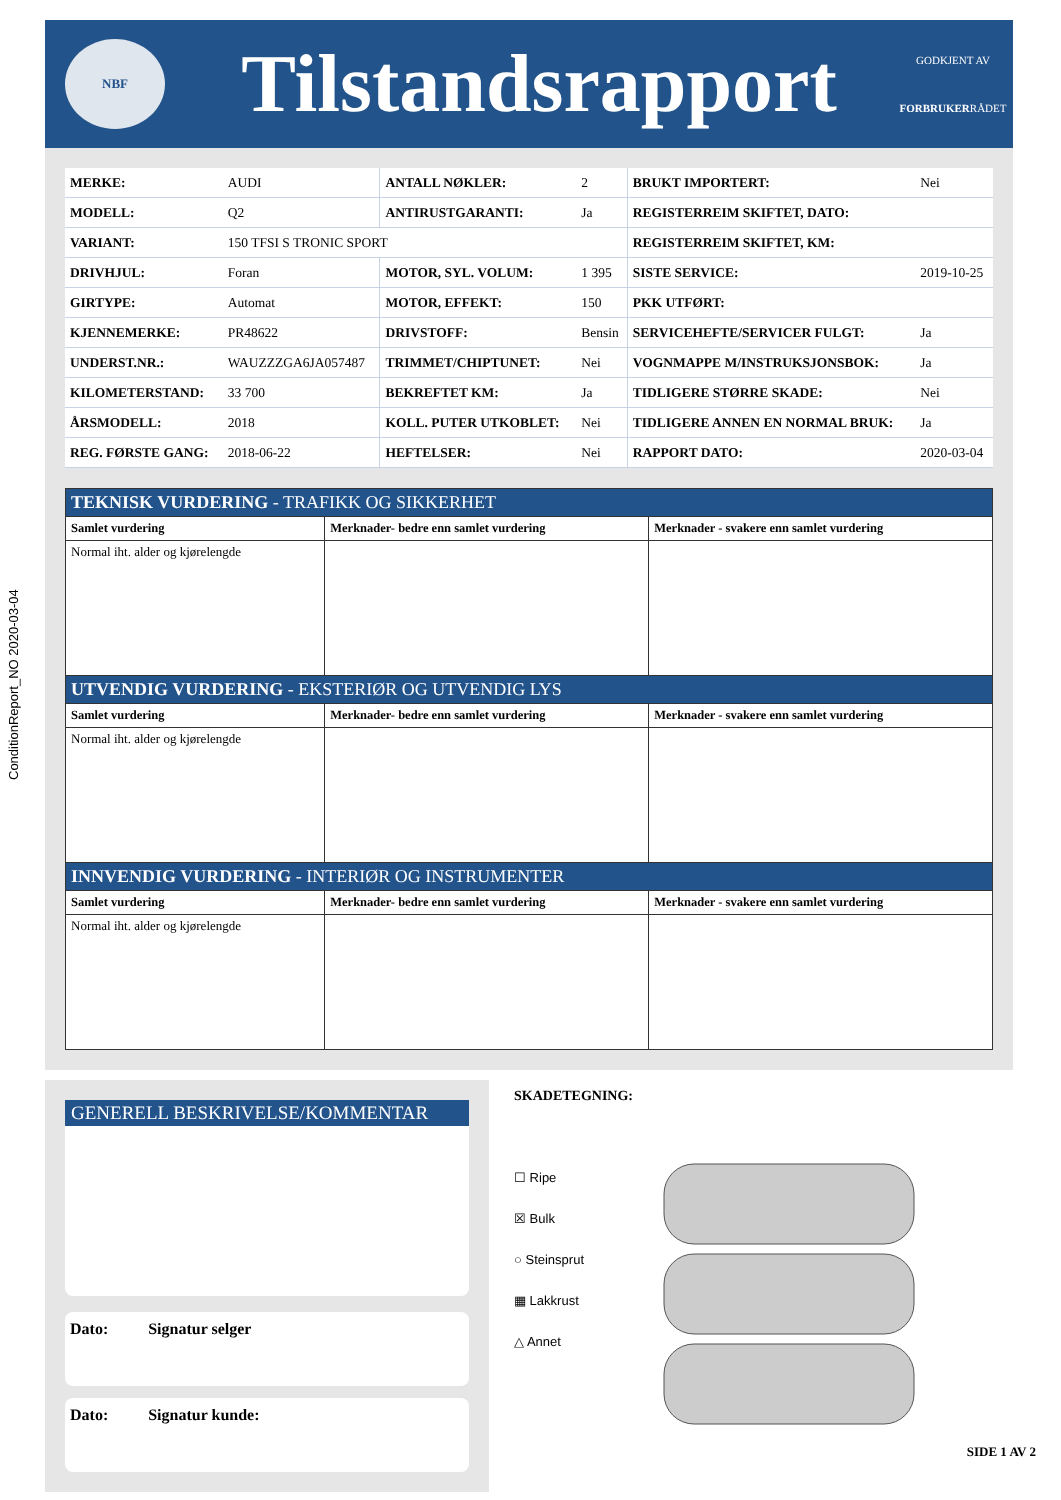ConditionReport_NO 2020-03-04
NBF
Tilstandsrapport
GODKJENT AV
FORBRUKERRÅDET
| MERKE: | AUDI | ANTALL NØKLER: | 2 | BRUKT IMPORTERT: | Nei |
| MODELL: | Q2 | ANTIRUSTGARANTI: | Ja | REGISTERREIM SKIFTET, DATO: | |
| VARIANT: | 150 TFSI S TRONIC SPORT | | | REGISTERREIM SKIFTET, KM: | |
| DRIVHJUL: | Foran | MOTOR, SYL. VOLUM: | 1 395 | SISTE SERVICE: | 2019-10-25 |
| GIRTYPE: | Automat | MOTOR, EFFEKT: | 150 | PKK UTFØRT: | |
| KJENNEMERKE: | PR48622 | DRIVSTOFF: | Bensin | SERVICEHEFTE/SERVICER FULGT: | Ja |
| UNDERST.NR.: | WAUZZZGA6JA057487 | TRIMMET/CHIPTUNET: | Nei | VOGNMAPPE M/INSTRUKSJONSBOK: | Ja |
| KILOMETERSTAND: | 33 700 | BEKREFTET KM: | Ja | TIDLIGERE STØRRE SKADE: | Nei |
| ÅRSMODELL: | 2018 | KOLL. PUTER UTKOBLET: | Nei | TIDLIGERE ANNEN EN NORMAL BRUK: | Ja |
| REG. FØRSTE GANG: | 2018-06-22 | HEFTELSER: | Nei | RAPPORT DATO: | 2020-03-04 |
| TEKNISK VURDERING - TRAFIKK OG SIKKERHET | | |
| Samlet vurdering | Merknader- bedre enn samlet vurdering | Merknader - svakere enn samlet vurdering |
| Normal iht. alder og kjørelengde | | |
| UTVENDIG VURDERING - EKSTERIØR OG UTVENDIG LYS | | |
| Samlet vurdering | Merknader- bedre enn samlet vurdering | Merknader - svakere enn samlet vurdering |
| Normal iht. alder og kjørelengde | | |
| INNVENDIG VURDERING - INTERIØR OG INSTRUMENTER | | |
| Samlet vurdering | Merknader- bedre enn samlet vurdering | Merknader - svakere enn samlet vurdering |
| Normal iht. alder og kjørelengde | | |
GENERELL BESKRIVELSE/KOMMENTAR
Dato: Signatur selger
Dato: Signatur kunde:
SKADETEGNING:
☐ Ripe
☒ Bulk
○ Steinsprut
▦ Lakkrust
△ Annet
SIDE 1 AV 2